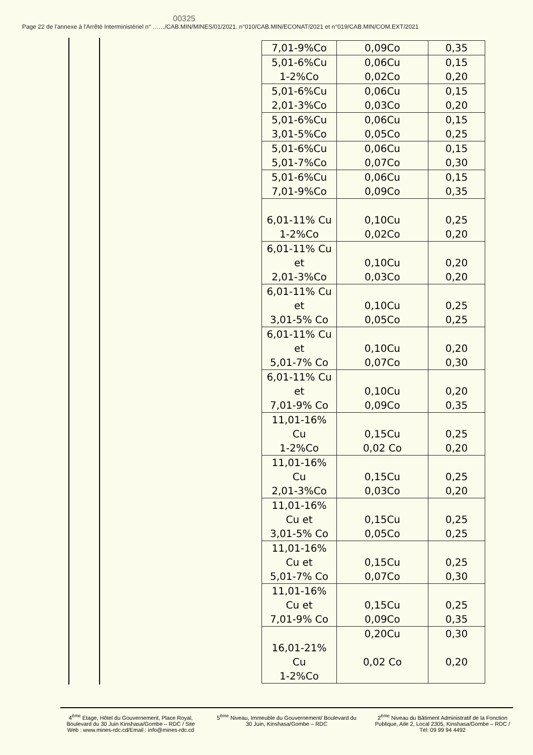00325
Page 22 de l'annexe à l'Arrêté Interministériel n° ……/CAB.MIN/MINES/01/2021. n°010/CAB.MIN/ECONAT/2021 et n°019/CAB.MIN/COM.EXT/2021
| 7,01-9%Co | 0,09Co | 0,35 |
| 5,01-6%Cu 1-2%Co | 0,06Cu 0,02Co | 0,15 0,20 |
| 5,01-6%Cu 2,01-3%Co | 0,06Cu 0,03Co | 0,15 0,20 |
| 5,01-6%Cu 3,01-5%Co | 0,06Cu 0,05Co | 0,15 0,25 |
| 5,01-6%Cu 5,01-7%Co | 0,06Cu 0,07Co | 0,15 0,30 |
| 5,01-6%Cu 7,01-9%Co | 0,06Cu 0,09Co | 0,15 0,35 |
| 6,01-11% Cu 1-2%Co | 0,10Cu 0,02Co | 0,25 0,20 |
| 6,01-11% Cu et 2,01-3%Co | 0,10Cu 0,03Co | 0,20 0,20 |
| 6,01-11% Cu et 3,01-5% Co | 0,10Cu 0,05Co | 0,25 0,25 |
| 6,01-11% Cu et 5,01-7% Co | 0,10Cu 0,07Co | 0,20 0,30 |
| 6,01-11% Cu et 7,01-9% Co | 0,10Cu 0,09Co | 0,20 0,35 |
| 11,01-16% Cu 1-2%Co | 0,15Cu 0,02 Co | 0,25 0,20 |
| 11,01-16% Cu 2,01-3%Co | 0,15Cu 0,03Co | 0,25 0,20 |
| 11,01-16% Cu et 3,01-5% Co | 0,15Cu 0,05Co | 0,25 0,25 |
| 11,01-16% Cu et 5,01-7% Co | 0,15Cu 0,07Co | 0,25 0,30 |
| 11,01-16% Cu et 7,01-9% Co | 0,15Cu 0,09Co | 0,25 0,35 |
| 16,01-21% Cu 1-2%Co | 0,20Cu 0,02 Co | 0,30 0,20 |
4<sup>ème</sup> Etage, Hôtel du Gouvernement, Place Royal, Boulevard du 30 Juin Kinshasa/Gombe – RDC / Site Web : www.mines-rdc.cd/Email : info@mines-rdc.cd
5<sup>ème</sup> Niveau, Immeuble du Gouvernement/ Boulevard du 30 Juin, Kinshasa/Gombe – RDC
2<sup>ème</sup> Niveau du Bâtiment Administratif de la Fonction Publique, Aile 2, Local 2305, Kinshasa/Gombe – RDC / Tél: 09 99 94 4492